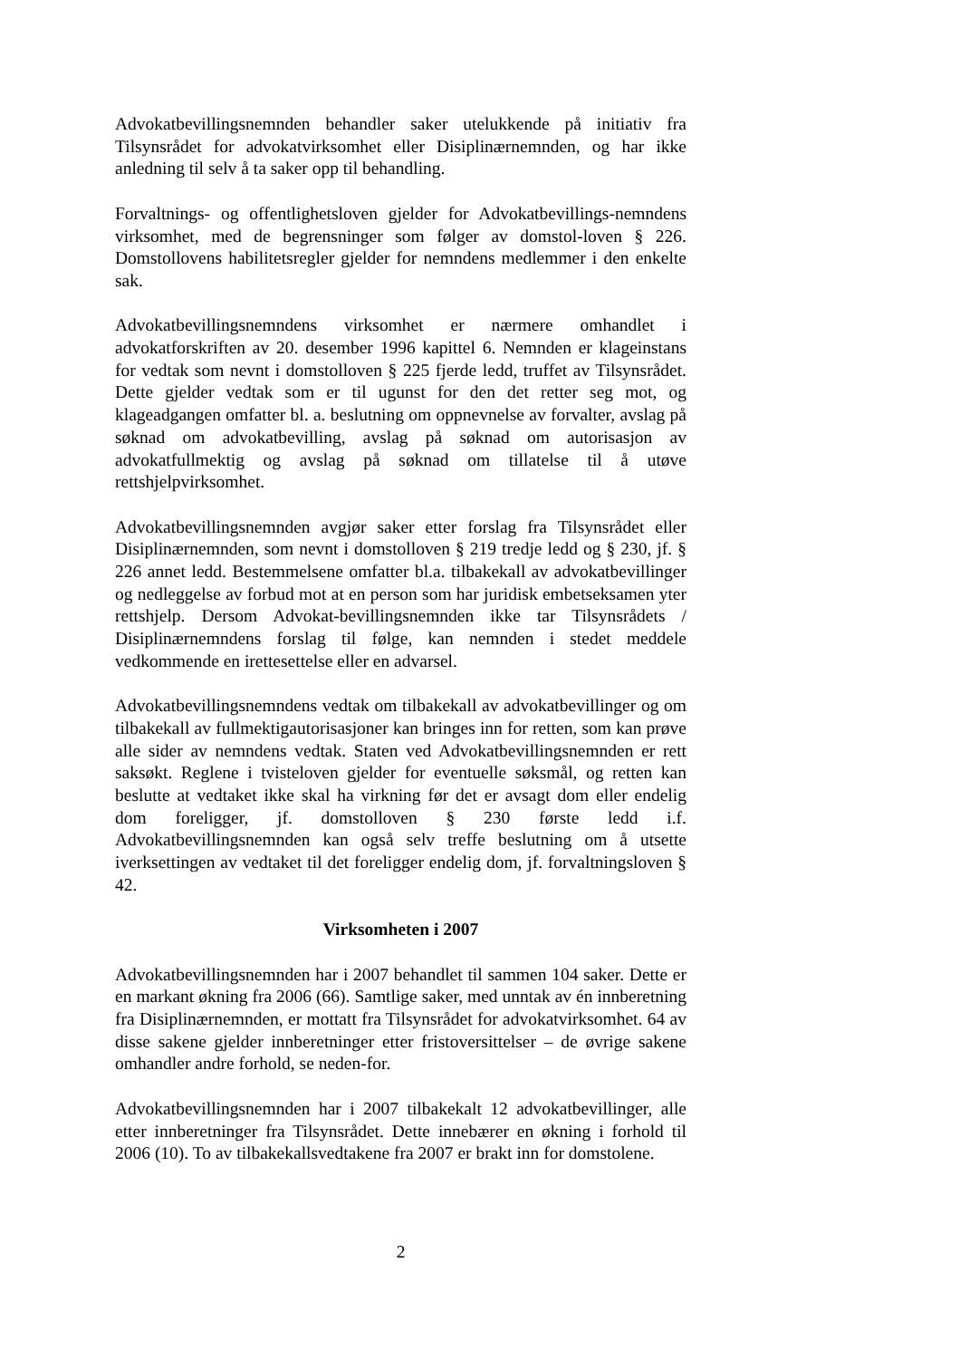Advokatbevillingsnemnden behandler saker utelukkende på initiativ fra Tilsynsrådet for advokatvirksomhet eller Disiplinærnemnden, og har ikke anledning til selv å ta saker opp til behandling.
Forvaltnings- og offentlighetsloven gjelder for Advokatbevillings-nemndens virksomhet, med de begrensninger som følger av domstol-loven § 226. Domstollovens habilitetsregler gjelder for nemndens medlemmer i den enkelte sak.
Advokatbevillingsnemndens virksomhet er nærmere omhandlet i advokatforskriften av 20. desember 1996 kapittel 6. Nemnden er klageinstans for vedtak som nevnt i domstolloven § 225 fjerde ledd, truffet av Tilsynsrådet. Dette gjelder vedtak som er til ugunst for den det retter seg mot, og klageadgangen omfatter bl. a. beslutning om oppnevnelse av forvalter, avslag på søknad om advokatbevilling, avslag på søknad om autorisasjon av advokatfullmektig og avslag på søknad om tillatelse til å utøve rettshjelpvirksomhet.
Advokatbevillingsnemnden avgjør saker etter forslag fra Tilsynsrådet eller Disiplinærnemnden, som nevnt i domstolloven § 219 tredje ledd og § 230, jf. § 226 annet ledd. Bestemmelsene omfatter bl.a. tilbakekall av advokatbevillinger og nedleggelse av forbud mot at en person som har juridisk embetseksamen yter rettshjelp. Dersom Advokat-bevillingsnemnden ikke tar Tilsynsrådets / Disiplinærnemndens forslag til følge, kan nemnden i stedet meddele vedkommende en irettesettelse eller en advarsel.
Advokatbevillingsnemndens vedtak om tilbakekall av advokatbevillinger og om tilbakekall av fullmektigautorisasjoner kan bringes inn for retten, som kan prøve alle sider av nemndens vedtak. Staten ved Advokatbevillingsnemnden er rett saksøkt. Reglene i tvisteloven gjelder for eventuelle søksmål, og retten kan beslutte at vedtaket ikke skal ha virkning før det er avsagt dom eller endelig dom foreligger, jf. domstolloven § 230 første ledd i.f. Advokatbevillingsnemnden kan også selv treffe beslutning om å utsette iverksettingen av vedtaket til det foreligger endelig dom, jf. forvaltningsloven § 42.
Virksomheten i 2007
Advokatbevillingsnemnden har i 2007 behandlet til sammen 104 saker. Dette er en markant økning fra 2006 (66). Samtlige saker, med unntak av én innberetning fra Disiplinærnemnden, er mottatt fra Tilsynsrådet for advokatvirksomhet. 64 av disse sakene gjelder innberetninger etter fristoversittelser – de øvrige sakene omhandler andre forhold, se neden-for.
Advokatbevillingsnemnden har i 2007 tilbakekalt 12 advokatbevillinger, alle etter innberetninger fra Tilsynsrådet. Dette innebærer en økning i forhold til 2006 (10). To av tilbakekallsvedtakene fra 2007 er brakt inn for domstolene.
2